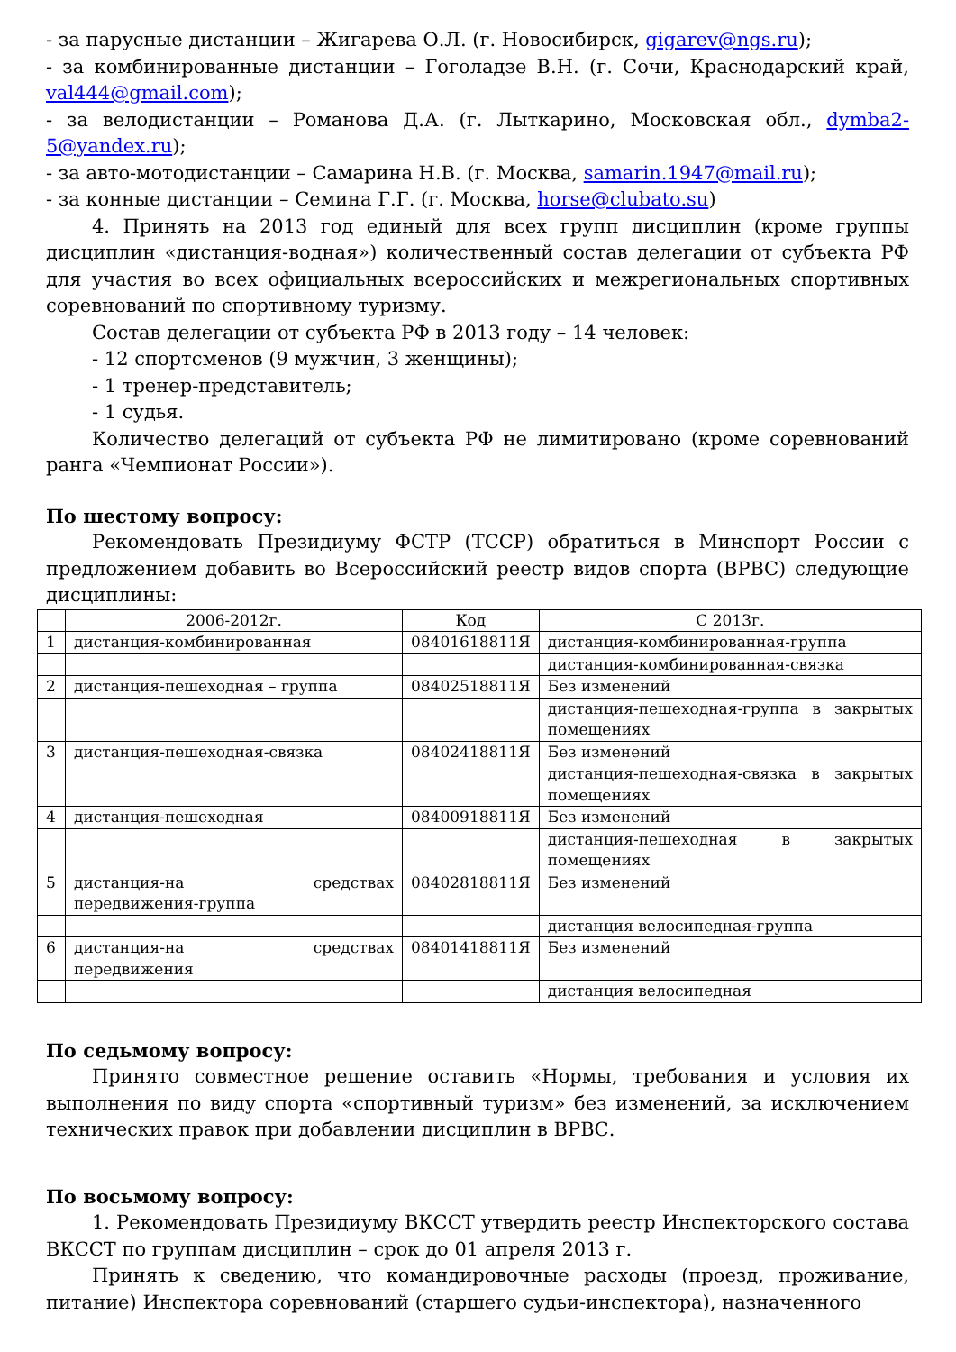- за парусные дистанции – Жигарева О.Л. (г. Новосибирск, gigarev@ngs.ru);
- за комбинированные дистанции – Гоголадзе В.Н. (г. Сочи, Краснодарский край, val444@gmail.com);
- за велодистанции – Романова Д.А. (г. Лыткарино, Московская обл., dymba2-5@yandex.ru);
- за авто-мотодистанции – Самарина Н.В. (г. Москва, samarin.1947@mail.ru);
- за конные дистанции – Семина Г.Г. (г. Москва, horse@clubato.su)
4. Принять на 2013 год единый для всех групп дисциплин (кроме группы дисциплин «дистанция-водная») количественный состав делегации от субъекта РФ для участия во всех официальных всероссийских и межрегиональных спортивных соревнований по спортивному туризму.
Состав делегации от субъекта РФ в 2013 году – 14 человек:
- 12 спортсменов (9 мужчин, 3 женщины);
- 1 тренер-представитель;
- 1 судья.
Количество делегаций от субъекта РФ не лимитировано (кроме соревнований ранга «Чемпионат России»).
По шестому вопросу:
Рекомендовать Президиуму ФСТР (ТССР) обратиться в Минспорт России с предложением добавить во Всероссийский реестр видов спорта (ВРВС) следующие дисциплины:
| | 2006-2012г. | Код | С 2013г. |
| 1 | дистанция-комбинированная | 08401618811Я | дистанция-комбинированная-группа |
| | | | дистанция-комбинированная-связка |
| 2 | дистанция-пешеходная – группа | 08402518811Я | Без изменений |
| | | | дистанция-пешеходная-группа в закрытых помещениях |
| 3 | дистанция-пешеходная-связка | 08402418811Я | Без изменений |
| | | | дистанция-пешеходная-связка в закрытых помещениях |
| 4 | дистанция-пешеходная | 08400918811Я | Без изменений |
| | | | дистанция-пешеходная в закрытых помещениях |
| 5 | дистанция-на средствах передвижения-группа | 08402818811Я | Без изменений |
| | | | дистанция велосипедная-группа |
| 6 | дистанция-на средствах передвижения | 08401418811Я | Без изменений |
| | | | дистанция велосипедная |
По седьмому вопросу:
Принято совместное решение оставить «Нормы, требования и условия их выполнения по виду спорта «спортивный туризм» без изменений, за исключением технических правок при добавлении дисциплин в ВРВС.
По восьмому вопросу:
1. Рекомендовать Президиуму ВКССТ утвердить реестр Инспекторского состава ВКССТ по группам дисциплин – срок до 01 апреля 2013 г.
Принять к сведению, что командировочные расходы (проезд, проживание, питание) Инспектора соревнований (старшего судьи-инспектора), назначенного